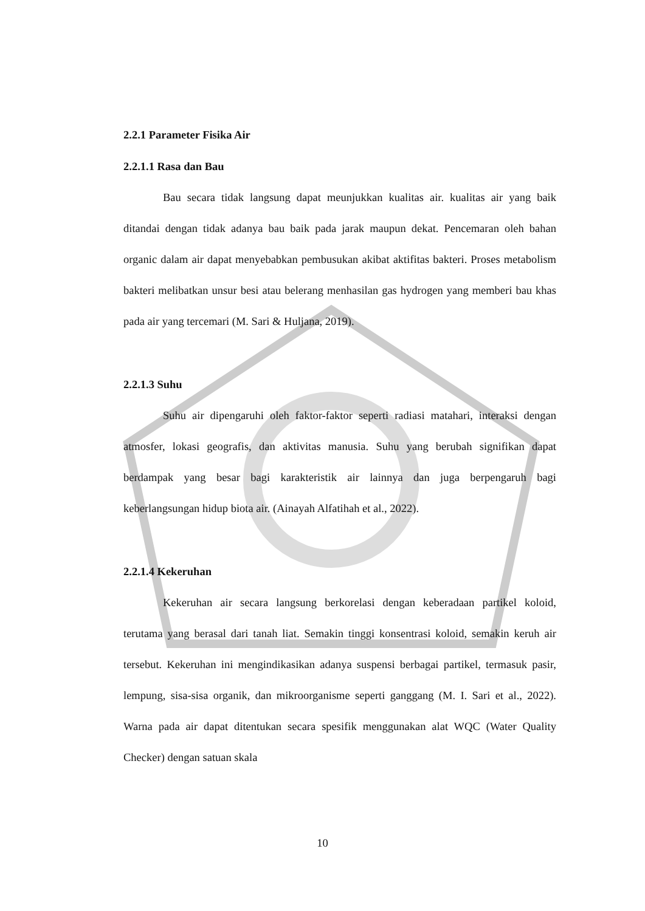2.2.1 Parameter Fisika Air
2.2.1.1 Rasa dan Bau
Bau secara tidak langsung dapat meunjukkan kualitas air. kualitas air yang baik ditandai dengan tidak adanya bau baik pada jarak maupun dekat. Pencemaran oleh bahan organic dalam air dapat menyebabkan pembusukan akibat aktifitas bakteri. Proses metabolism bakteri melibatkan unsur besi atau belerang menhasilan gas hydrogen yang memberi bau khas pada air yang tercemari (M. Sari & Huljana, 2019).
2.2.1.3 Suhu
Suhu air dipengaruhi oleh faktor-faktor seperti radiasi matahari, interaksi dengan atmosfer, lokasi geografis, dan aktivitas manusia. Suhu yang berubah signifikan dapat berdampak yang besar bagi karakteristik air lainnya dan juga berpengaruh bagi keberlangsungan hidup biota air. (Ainayah Alfatihah et al., 2022).
2.2.1.4 Kekeruhan
Kekeruhan air secara langsung berkorelasi dengan keberadaan partikel koloid, terutama yang berasal dari tanah liat. Semakin tinggi konsentrasi koloid, semakin keruh air tersebut. Kekeruhan ini mengindikasikan adanya suspensi berbagai partikel, termasuk pasir, lempung, sisa-sisa organik, dan mikroorganisme seperti ganggang (M. I. Sari et al., 2022). Warna pada air dapat ditentukan secara spesifik menggunakan alat WQC (Water Quality Checker) dengan satuan skala
10